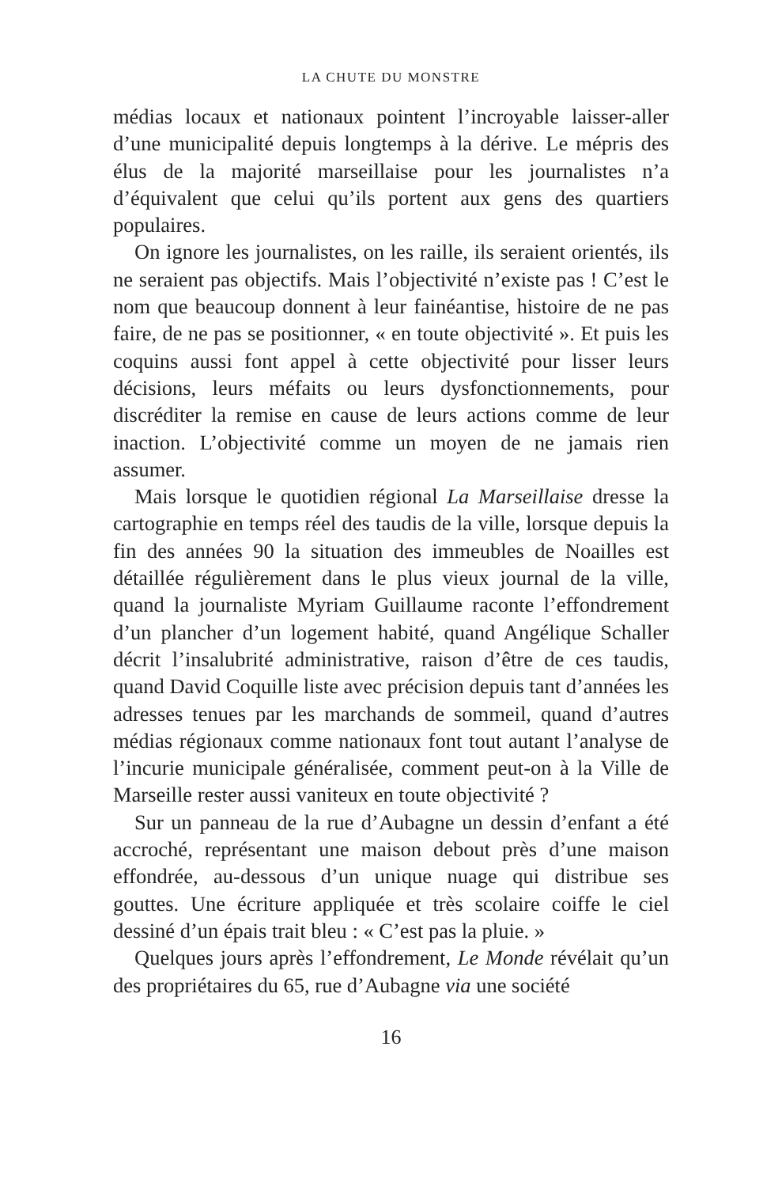LA CHUTE DU MONSTRE
médias locaux et nationaux pointent l’incroyable laisser-aller d’une municipalité depuis longtemps à la dérive. Le mépris des élus de la majorité marseillaise pour les journalistes n’a d’équivalent que celui qu’ils portent aux gens des quartiers populaires.
On ignore les journalistes, on les raille, ils seraient orientés, ils ne seraient pas objectifs. Mais l’objectivité n’existe pas ! C’est le nom que beaucoup donnent à leur fainéantise, histoire de ne pas faire, de ne pas se positionner, « en toute objectivité ». Et puis les coquins aussi font appel à cette objectivité pour lisser leurs décisions, leurs méfaits ou leurs dysfonctionnements, pour discréditer la remise en cause de leurs actions comme de leur inaction. L’objectivité comme un moyen de ne jamais rien assumer.
Mais lorsque le quotidien régional La Marseillaise dresse la cartographie en temps réel des taudis de la ville, lorsque depuis la fin des années 90 la situation des immeubles de Noailles est détaillée régulièrement dans le plus vieux journal de la ville, quand la journaliste Myriam Guillaume raconte l’effondrement d’un plancher d’un logement habité, quand Angélique Schaller décrit l’insalubrité administrative, raison d’être de ces taudis, quand David Coquille liste avec précision depuis tant d’années les adresses tenues par les marchands de sommeil, quand d’autres médias régionaux comme nationaux font tout autant l’analyse de l’incurie municipale généralisée, comment peut-on à la Ville de Marseille rester aussi vaniteux en toute objectivité ?
Sur un panneau de la rue d’Aubagne un dessin d’enfant a été accroché, représentant une maison debout près d’une maison effondrée, au-dessous d’un unique nuage qui distribue ses gouttes. Une écriture appliquée et très scolaire coiffe le ciel dessiné d’un épais trait bleu : « C’est pas la pluie. »
Quelques jours après l’effondrement, Le Monde révélait qu’un des propriétaires du 65, rue d’Aubagne via une société
16